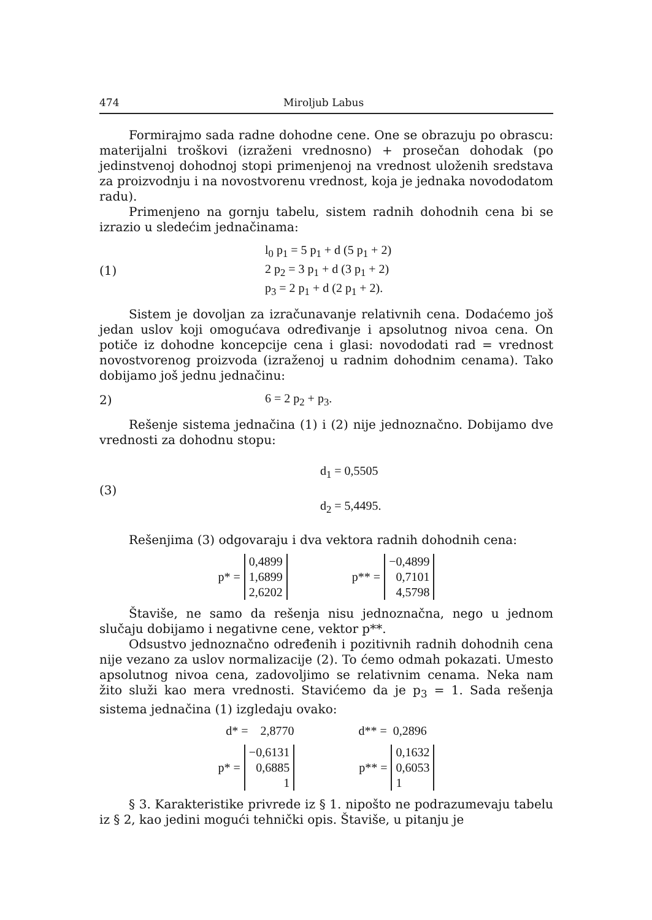474 Miroljub Labus
Formirajmo sada radne dohodne cene. One se obrazuju po obrascu: materijalni troškovi (izraženi vrednosno) + prosečan dohodak (po jedinstvenoj dohodnoj stopi primenjenoj na vrednost uloženih sredstava za proizvodnju i na novostvorenu vrednost, koja je jednaka novododatom radu).
Primenjeno na gornju tabelu, sistem radnih dohodnih cena bi se izrazio u sledećim jednačinama:
(1)
l<sub>0</sub> p<sub>1</sub> = 5 p<sub>1</sub> + d (5 p<sub>1</sub> + 2)
2 p<sub>2</sub> = 3 p<sub>1</sub> + d (3 p<sub>1</sub> + 2)
p<sub>3</sub> = 2 p<sub>1</sub> + d (2 p<sub>1</sub> + 2).
Sistem je dovoljan za izračunavanje relativnih cena. Dodaćemo još jedan uslov koji omogućava određivanje i apsolutnog nivoa cena. On potiče iz dohodne koncepcije cena i glasi: novododati rad = vrednost novostvorenog proizvoda (izraženoj u radnim dohodnim cenama). Tako dobijamo još jednu jednačinu:
2) 6 = 2 p<sub>2</sub> + p<sub>3</sub>.
Rešenje sistema jednačina (1) i (2) nije jednoznačno. Dobijamo dve vrednosti za dohodnu stopu:
(3)
d<sub>1</sub> = 0,5505
d<sub>2</sub> = 5,4495.
Rešenjima (3) odgovaraju i dva vektora radnih dohodnih cena:
p* = 0,4899
1,6899
2,6202 p** = −0,4899
0,7101
4,5798
Štaviše, ne samo da rešenja nisu jednoznačna, nego u jednom slučaju dobijamo i negativne cene, vektor p**.
Odsustvo jednoznačno određenih i pozitivnih radnih dohodnih cena nije vezano za uslov normalizacije (2). To ćemo odmah pokazati. Umesto apsolutnog nivoa cena, zadovoljimo se relativnim cenama. Neka nam žito služi kao mera vrednosti. Stavićemo da je p<sub>3</sub> = 1. Sada rešenja sistema jednačina (1) izgledaju ovako:
d* = 2,8770 d** = 0,2896
p* = −0,6131
0,6885
1 p** = 0,1632
0,6053
1
§ 3. Karakteristike privrede iz § 1. nipošto ne podrazumevaju tabelu iz § 2, kao jedini mogući tehnički opis. Štaviše, u pitanju je